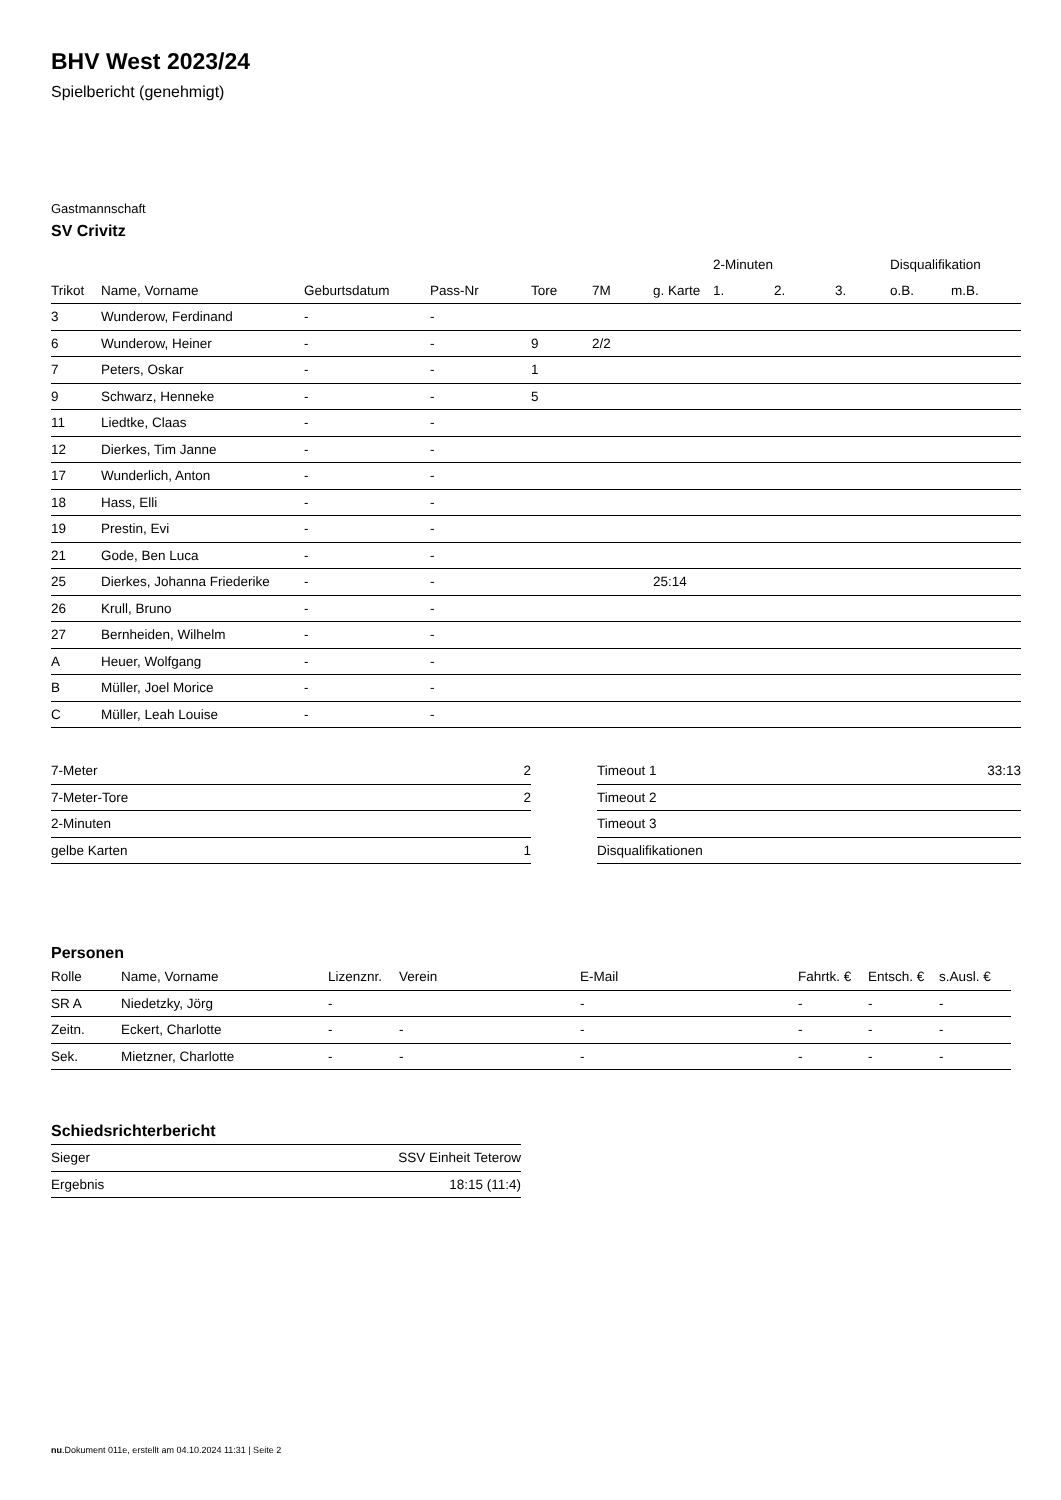BHV West 2023/24
Spielbericht (genehmigt)
Gastmannschaft
SV Crivitz
| | | | | | | | 2-Minuten | | | Disqualifikation | |
| --- | --- | --- | --- | --- | --- | --- | --- | --- | --- | --- | --- |
| Trikot | Name, Vorname | Geburtsdatum | Pass-Nr | Tore | 7M | g. Karte | 1. | 2. | 3. | o.B. | m.B. |
| 3 | Wunderow, Ferdinand | - | - | | | | | | | | |
| 6 | Wunderow, Heiner | - | - | 9 | 2/2 | | | | | | |
| 7 | Peters, Oskar | - | - | 1 | | | | | | | |
| 9 | Schwarz, Henneke | - | - | 5 | | | | | | | |
| 11 | Liedtke, Claas | - | - | | | | | | | | |
| 12 | Dierkes, Tim Janne | - | - | | | | | | | | |
| 17 | Wunderlich, Anton | - | - | | | | | | | | |
| 18 | Hass, Elli | - | - | | | | | | | | |
| 19 | Prestin, Evi | - | - | | | | | | | | |
| 21 | Gode, Ben Luca | - | - | | | | | | | | |
| 25 | Dierkes, Johanna Friederike | - | - | | | 25:14 | | | | | |
| 26 | Krull, Bruno | - | - | | | | | | | | |
| 27 | Bernheiden, Wilhelm | - | - | | | | | | | | |
| A | Heuer, Wolfgang | - | - | | | | | | | | |
| B | Müller, Joel Morice | - | - | | | | | | | | |
| C | Müller, Leah Louise | - | - | | | | | | | | |
| 7-Meter | 2 |
| 7-Meter-Tore | 2 |
| 2-Minuten | |
| gelbe Karten | 1 |
| Timeout 1 | 33:13 |
| Timeout 2 | |
| Timeout 3 | |
| Disqualifikationen | |
Personen
| Rolle | Name, Vorname | Lizenznr. | Verein | E-Mail | Fahrtk. € | Entsch. € | s.Ausl. € |
| --- | --- | --- | --- | --- | --- | --- | --- |
| SR A | Niedetzky, Jörg | - | | - | - | - | - |
| Zeitn. | Eckert, Charlotte | - | - | - | - | - | - |
| Sek. | Mietzner, Charlotte | - | - | - | - | - | - |
Schiedsrichterbericht
| Sieger | SSV Einheit Teterow |
| Ergebnis | 18:15 (11:4) |
nu.Dokument 011e, erstellt am 04.10.2024 11:31 | Seite 2